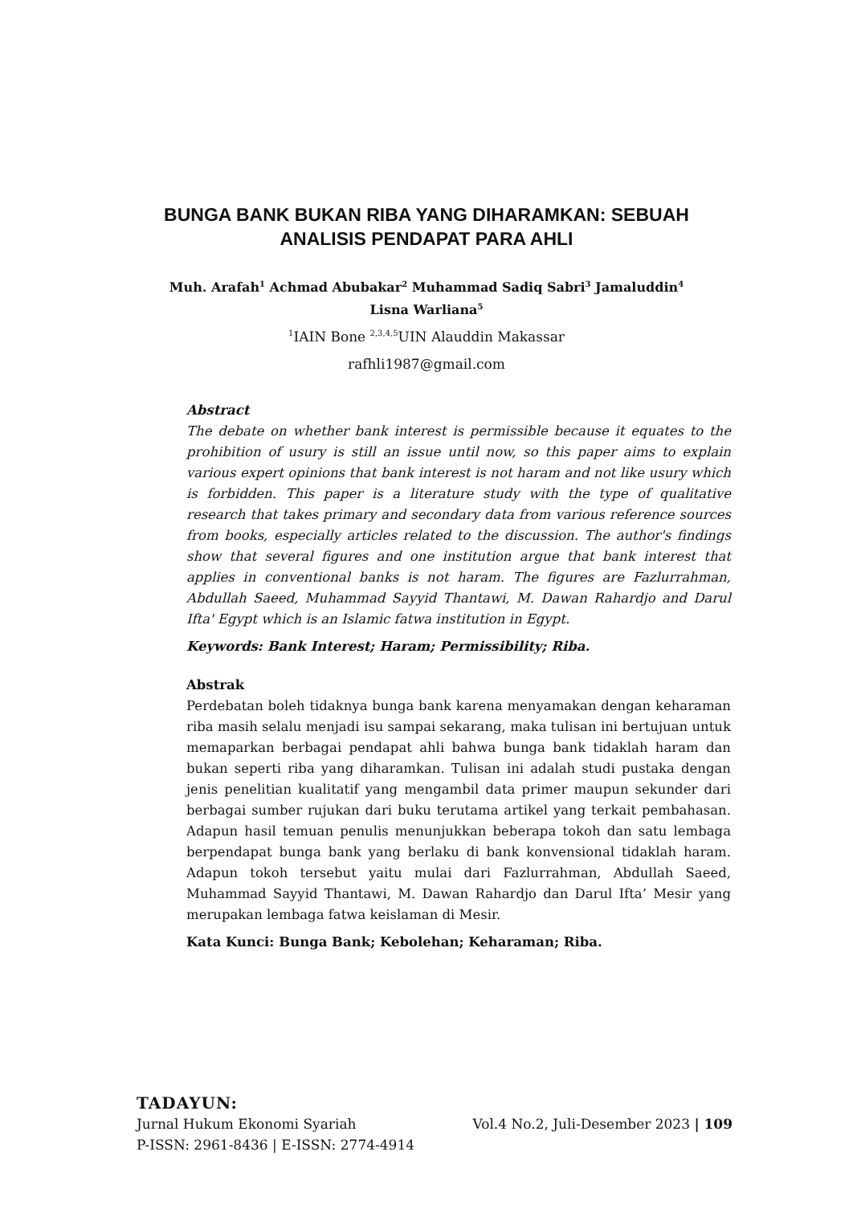BUNGA BANK BUKAN RIBA YANG DIHARAMKAN: SEBUAH ANALISIS PENDAPAT PARA AHLI
Muh. Arafah<sup>1</sup> Achmad Abubakar<sup>2</sup> Muhammad Sadiq Sabri<sup>3</sup> Jamaluddin<sup>4</sup>
Lisna Warliana<sup>5</sup>
<sup>1</sup> IAIN Bone <sup>2,3,4,5</sup>UIN Alauddin Makassar
rafhli1987@gmail.com
Abstract
The debate on whether bank interest is permissible because it equates to the prohibition of usury is still an issue until now, so this paper aims to explain various expert opinions that bank interest is not haram and not like usury which is forbidden. This paper is a literature study with the type of qualitative research that takes primary and secondary data from various reference sources from books, especially articles related to the discussion. The author's findings show that several figures and one institution argue that bank interest that applies in conventional banks is not haram. The figures are Fazlurrahman, Abdullah Saeed, Muhammad Sayyid Thantawi, M. Dawan Rahardjo and Darul Ifta' Egypt which is an Islamic fatwa institution in Egypt.
Keywords: Bank Interest; Haram; Permissibility; Riba.
Abstrak
Perdebatan boleh tidaknya bunga bank karena menyamakan dengan keharaman riba masih selalu menjadi isu sampai sekarang, maka tulisan ini bertujuan untuk memaparkan berbagai pendapat ahli bahwa bunga bank tidaklah haram dan bukan seperti riba yang diharamkan. Tulisan ini adalah studi pustaka dengan jenis penelitian kualitatif yang mengambil data primer maupun sekunder dari berbagai sumber rujukan dari buku terutama artikel yang terkait pembahasan. Adapun hasil temuan penulis menunjukkan beberapa tokoh dan satu lembaga berpendapat bunga bank yang berlaku di bank konvensional tidaklah haram. Adapun tokoh tersebut yaitu mulai dari Fazlurrahman, Abdullah Saeed, Muhammad Sayyid Thantawi, M. Dawan Rahardjo dan Darul Ifta’ Mesir yang merupakan lembaga fatwa keislaman di Mesir.
Kata Kunci: Bunga Bank; Kebolehan; Keharaman; Riba.
TADAYUN:
Jurnal Hukum Ekonomi Syariah Vol.4 No.2, Juli-Desember 2023 | 109
P-ISSN: 2961-8436 | E-ISSN: 2774-4914